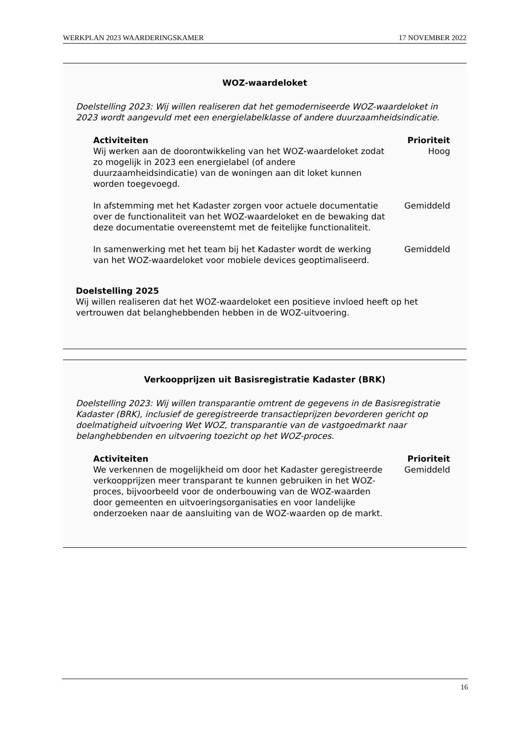WERKPLAN 2023 WAARDERINGSKAMER 17 NOVEMBER 2022
WOZ-waardeloket
Doelstelling 2023: Wij willen realiseren dat het gemoderniseerde WOZ-waardeloket in 2023 wordt aangevuld met een energielabelklasse of andere duurzaamheidsindicatie.
| Activiteiten | Prioriteit |
| --- | --- |
| Wij werken aan de doorontwikkeling van het WOZ-waardeloket zodat zo mogelijk in 2023 een energielabel (of andere duurzaamheidsindicatie) van de woningen aan dit loket kunnen worden toegevoegd. | Hoog |
| In afstemming met het Kadaster zorgen voor actuele documentatie over de functionaliteit van het WOZ-waardeloket en de bewaking dat deze documentatie overeenstemt met de feitelijke functionaliteit. | Gemiddeld |
| In samenwerking met het team bij het Kadaster wordt de werking van het WOZ-waardeloket voor mobiele devices geoptimaliseerd. | Gemiddeld |
Doelstelling 2025
Wij willen realiseren dat het WOZ-waardeloket een positieve invloed heeft op het vertrouwen dat belanghebbenden hebben in de WOZ-uitvoering.
Verkoopprijzen uit Basisregistratie Kadaster (BRK)
Doelstelling 2023: Wij willen transparantie omtrent de gegevens in de Basisregistratie Kadaster (BRK), inclusief de geregistreerde transactieprijzen bevorderen gericht op doelmatigheid uitvoering Wet WOZ, transparantie van de vastgoedmarkt naar belanghebbenden en uitvoering toezicht op het WOZ-proces.
| Activiteiten | Prioriteit |
| --- | --- |
| We verkennen de mogelijkheid om door het Kadaster geregistreerde verkoopprijzen meer transparant te kunnen gebruiken in het WOZ-proces, bijvoorbeeld voor de onderbouwing van de WOZ-waarden door gemeenten en uitvoeringsorganisaties en voor landelijke onderzoeken naar de aansluiting van de WOZ-waarden op de markt. | Gemiddeld |
16